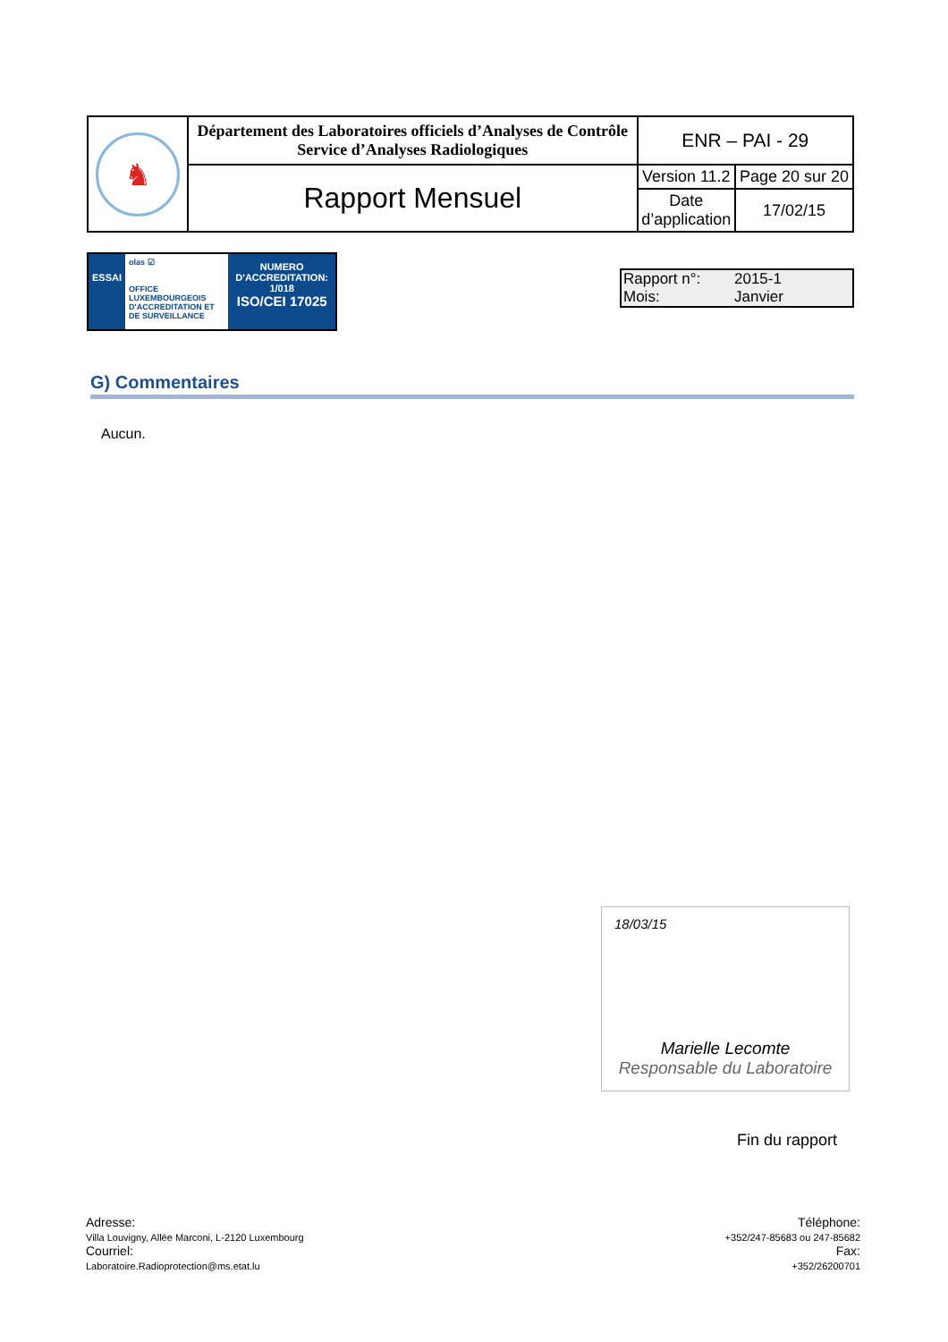| ♞ | Département des Laboratoires officiels d’Analyses de Contrôle Service d’Analyses Radiologiques | ENR – PAI - 29 | |
| | Rapport Mensuel | Version 11.2 | Page 20 sur 20 |
| | | Date d’application | 17/02/15 |
ESSAI
olas ☑
OFFICE LUXEMBOURGEOIS D'ACCREDITATION ET DE SURVEILLANCE
NUMERO
D'ACCREDITATION:
1/018
ISO/CEI 17025
Rapport n°: 2015-1
Mois: Janvier
G) Commentaires
Aucun.
18/03/15
Marielle Lecomte
Responsable du Laboratoire
Fin du rapport
Adresse:
Villa Louvigny, Allée Marconi, L-2120 Luxembourg
Courriel:
Laboratoire.Radioprotection@ms.etat.lu
Téléphone:
+352/247-85683 ou 247-85682
Fax:
+352/26200701